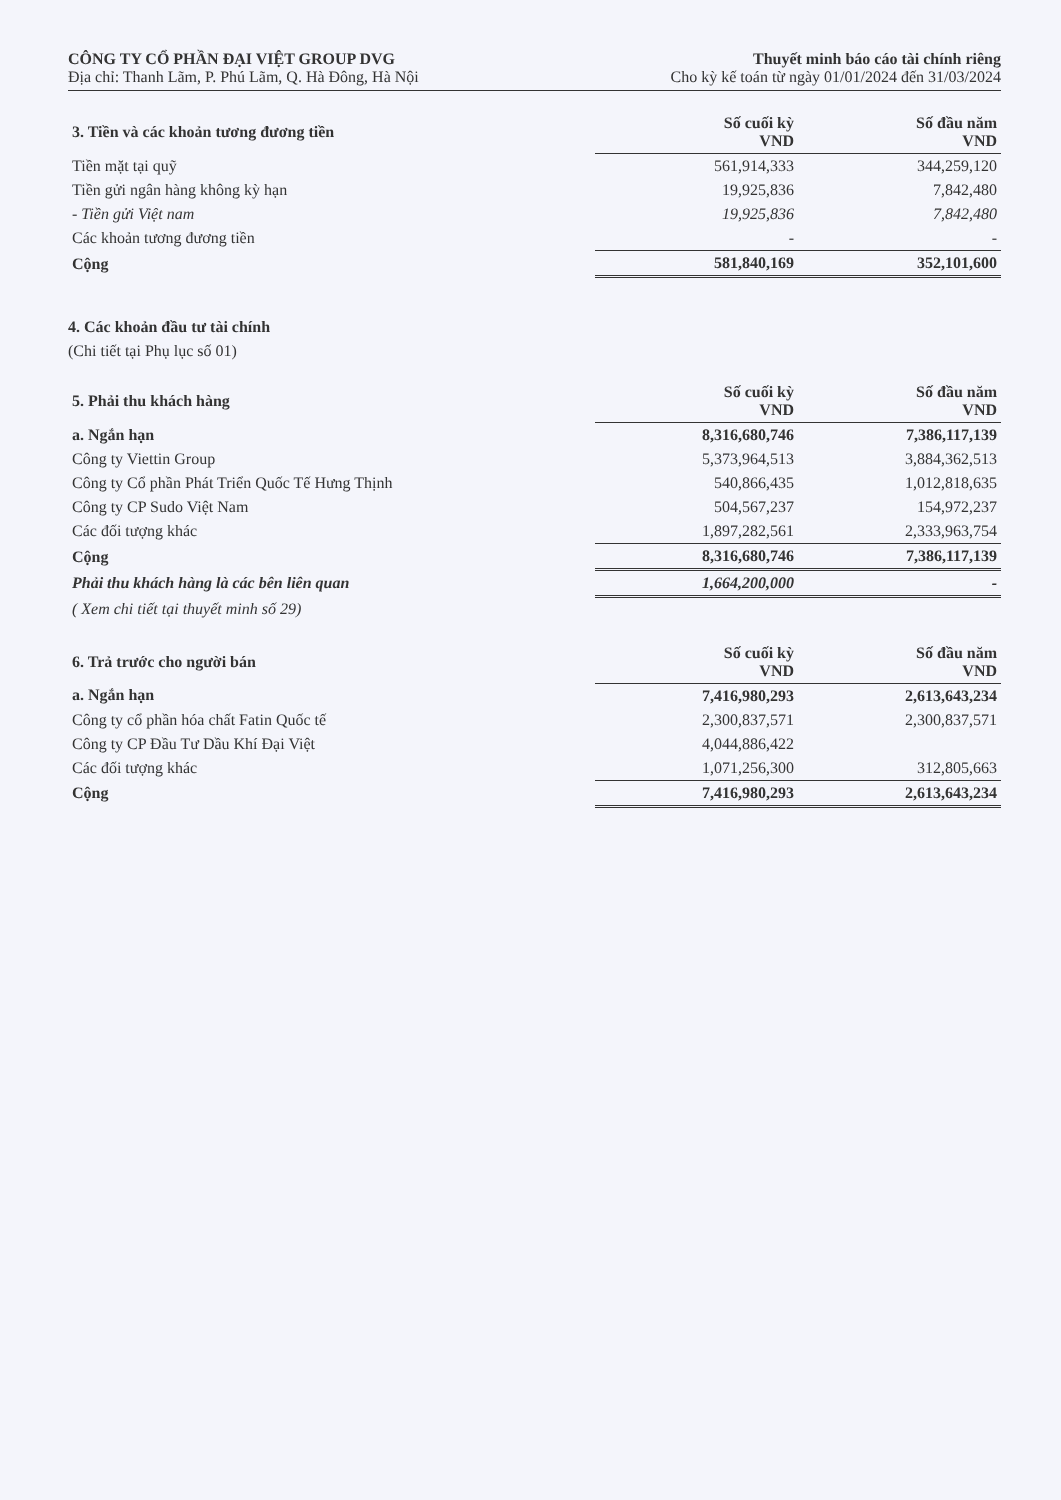CÔNG TY CỔ PHẦN ĐẠI VIỆT GROUP DVG
Địa chỉ: Thanh Lãm, P. Phú Lãm, Q. Hà Đông, Hà Nội
Thuyết minh báo cáo tài chính riêng
Cho kỳ kế toán từ ngày 01/01/2024 đến 31/03/2024
| 3. Tiền và các khoản tương đương tiền | Số cuối kỳ VND | Số đầu năm VND |
| --- | --- | --- |
| Tiền mặt tại quỹ | 561,914,333 | 344,259,120 |
| Tiền gửi ngân hàng không kỳ hạn | 19,925,836 | 7,842,480 |
| - Tiền gửi Việt nam | 19,925,836 | 7,842,480 |
| Các khoản tương đương tiền | - | - |
| Cộng | 581,840,169 | 352,101,600 |
4. Các khoản đầu tư tài chính
(Chi tiết tại Phụ lục số 01)
| 5. Phải thu khách hàng | Số cuối kỳ VND | Số đầu năm VND |
| --- | --- | --- |
| a. Ngắn hạn | 8,316,680,746 | 7,386,117,139 |
| Công ty Viettin Group | 5,373,964,513 | 3,884,362,513 |
| Công ty Cổ phần Phát Triển Quốc Tế Hưng Thịnh | 540,866,435 | 1,012,818,635 |
| Công ty CP Sudo Việt Nam | 504,567,237 | 154,972,237 |
| Các đối tượng khác | 1,897,282,561 | 2,333,963,754 |
| Cộng | 8,316,680,746 | 7,386,117,139 |
| Phải thu khách hàng là các bên liên quan | 1,664,200,000 | - |
| ( Xem chi tiết tại thuyết minh số 29) | | |
| 6. Trả trước cho người bán | Số cuối kỳ VND | Số đầu năm VND |
| --- | --- | --- |
| a. Ngắn hạn | 7,416,980,293 | 2,613,643,234 |
| Công ty cổ phần hóa chất Fatin Quốc tế | 2,300,837,571 | 2,300,837,571 |
| Công ty CP Đầu Tư Dầu Khí Đại Việt | 4,044,886,422 | |
| Các đối tượng khác | 1,071,256,300 | 312,805,663 |
| Cộng | 7,416,980,293 | 2,613,643,234 |